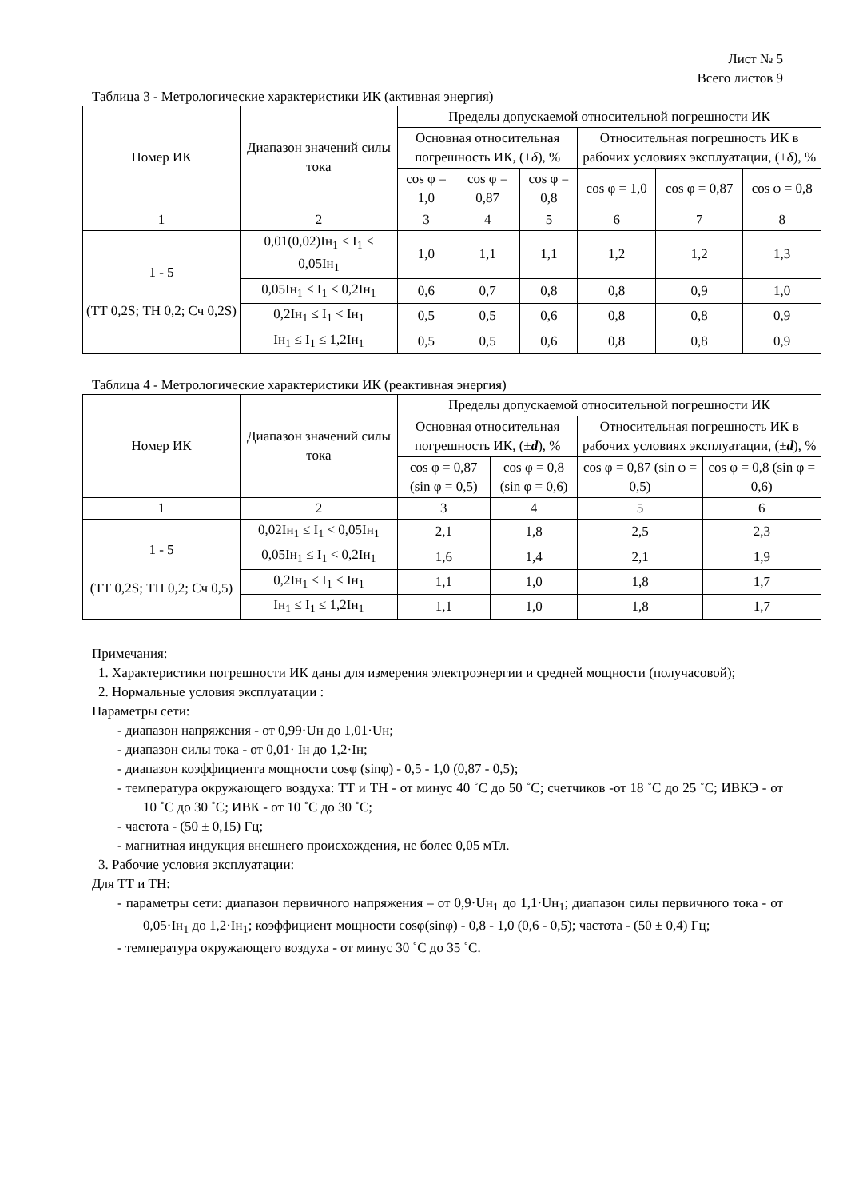Лист № 5
Всего листов 9
Таблица 3 - Метрологические характеристики ИК (активная энергия)
| Номер ИК | Диапазон значений силы тока | Пределы допускаемой относительной погрешности ИК | | | | | |
| --- | --- | --- | --- | --- | --- | --- | --- |
| | | Основная относительная погрешность ИК, (± δ ), % | | | Относительная погрешность ИК в рабочих условиях эксплуатации, (± δ ), % | | |
| | | cos φ = 1,0 | cos φ = 0,87 | cos φ = 0,8 | cos φ = 1,0 | cos φ = 0,87 | cos φ = 0,8 |
| 1 | 2 | 3 | 4 | 5 | 6 | 7 | 8 |
| 1 - 5 (ТТ 0,2S; ТН 0,2; Сч 0,2S) | 0,01(0,02)Iн<sub>1</sub> ≤ I<sub>1</sub> < 0,05Iн<sub>1</sub> | 1,0 | 1,1 | 1,1 | 1,2 | 1,2 | 1,3 |
| | 0,05Iн<sub>1</sub> ≤ I<sub>1</sub> < 0,2Iн<sub>1</sub> | 0,6 | 0,7 | 0,8 | 0,8 | 0,9 | 1,0 |
| | 0,2Iн<sub>1</sub> ≤ I<sub>1</sub> < Iн<sub>1</sub> | 0,5 | 0,5 | 0,6 | 0,8 | 0,8 | 0,9 |
| | Iн<sub>1</sub> ≤ I<sub>1</sub> ≤ 1,2Iн<sub>1</sub> | 0,5 | 0,5 | 0,6 | 0,8 | 0,8 | 0,9 |
Таблица 4 - Метрологические характеристики ИК (реактивная энергия)
| Номер ИК | Диапазон значений силы тока | Пределы допускаемой относительной погрешности ИК | | | |
| --- | --- | --- | --- | --- | --- |
| | | Основная относительная погрешность ИК, (± d ), % | | Относительная погрешность ИК в рабочих условиях эксплуатации, (± d ), % | |
| | | cos φ = 0,87 (sin φ = 0,5) | cos φ = 0,8 (sin φ = 0,6) | cos φ = 0,87 (sin φ = 0,5) | cos φ = 0,8 (sin φ = 0,6) |
| 1 | 2 | 3 | 4 | 5 | 6 |
| 1 - 5 (ТТ 0,2S; ТН 0,2; Сч 0,5) | 0,02Iн<sub>1</sub> ≤ I<sub>1</sub> < 0,05Iн<sub>1</sub> | 2,1 | 1,8 | 2,5 | 2,3 |
| | 0,05Iн<sub>1</sub> ≤ I<sub>1</sub> < 0,2Iн<sub>1</sub> | 1,6 | 1,4 | 2,1 | 1,9 |
| | 0,2Iн<sub>1</sub> ≤ I<sub>1</sub> < Iн<sub>1</sub> | 1,1 | 1,0 | 1,8 | 1,7 |
| | Iн<sub>1</sub> ≤ I<sub>1</sub> ≤ 1,2Iн<sub>1</sub> | 1,1 | 1,0 | 1,8 | 1,7 |
Примечания:
1. Характеристики погрешности ИК даны для измерения электроэнергии и средней мощности (получасовой);
2. Нормальные условия эксплуатации :
Параметры сети:
- диапазон напряжения - от 0,99·Uн до 1,01·Uн;
- диапазон силы тока - от 0,01· Iн до 1,2·Iн;
- диапазон коэффициента мощности cosφ (sinφ) - 0,5 - 1,0 (0,87 - 0,5);
- температура окружающего воздуха: ТТ и ТН - от минус 40 ˚С до 50 ˚С; счетчиков -от 18 ˚С до 25 ˚С; ИВКЭ - от 10 ˚С до 30 ˚С; ИВК - от 10 ˚С до 30 ˚С;
- частота - (50 ± 0,15) Гц;
- магнитная индукция внешнего происхождения, не более 0,05 мТл.
3. Рабочие условия эксплуатации:
Для ТТ и ТН:
- параметры сети: диапазон первичного напряжения – от 0,9·Uн<sub>1</sub> до 1,1·Uн<sub>1</sub>; диапазон силы первичного тока - от 0,05·Iн<sub>1</sub> до 1,2·Iн<sub>1</sub>; коэффициент мощности cosφ(sinφ) - 0,8 - 1,0 (0,6 - 0,5); частота - (50 ± 0,4) Гц;
- температура окружающего воздуха - от минус 30 ˚С до 35 ˚С.